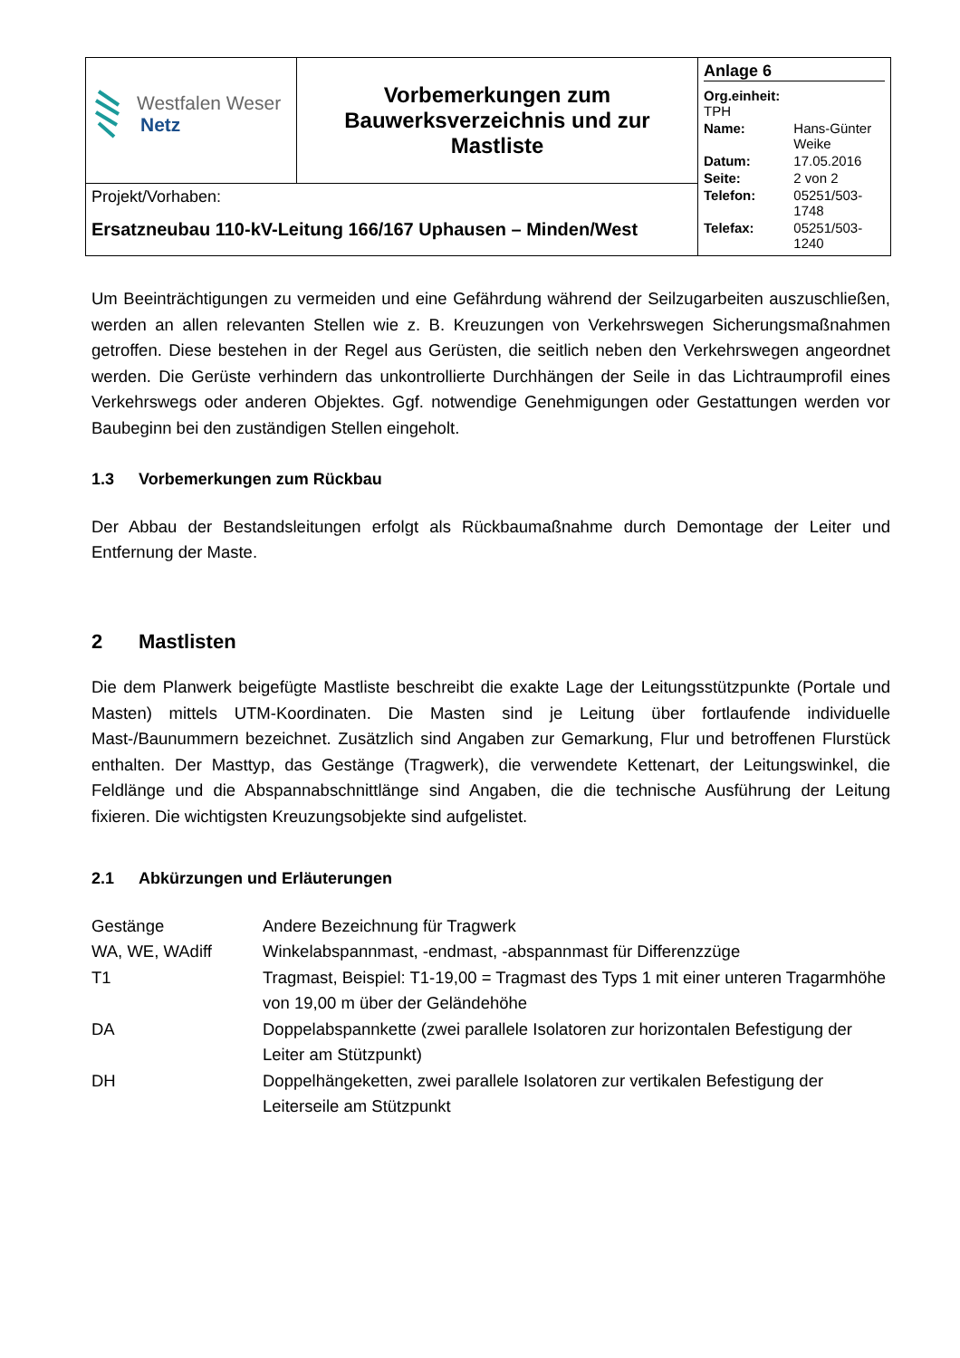| Westfalen Weser Netz | Vorbemerkungen zum Bauwerksverzeichnis und zur Mastliste | Anlage 6 / Org.einheit: TPH / / / Name: / Hans-Günter Weike / / Datum: / 17.05.2016 / / Seite: / 2 von 2 / / Telefon: / 05251/503-1748 / / Telefax: / 05251/503-1240 / |
| Projekt/Vorhaben: Ersatzneubau 110-kV-Leitung 166/167 Uphausen – Minden/West | | |
Um Beeinträchtigungen zu vermeiden und eine Gefährdung während der Seilzugarbeiten auszuschließen, werden an allen relevanten Stellen wie z. B. Kreuzungen von Verkehrswegen Sicherungsmaßnahmen getroffen. Diese bestehen in der Regel aus Gerüsten, die seitlich neben den Verkehrswegen angeordnet werden. Die Gerüste verhindern das unkontrollierte Durchhängen der Seile in das Lichtraumprofil eines Verkehrswegs oder anderen Objektes. Ggf. notwendige Genehmigungen oder Gestattungen werden vor Baubeginn bei den zuständigen Stellen eingeholt.
1.3 Vorbemerkungen zum Rückbau
Der Abbau der Bestandsleitungen erfolgt als Rückbaumaßnahme durch Demontage der Leiter und Entfernung der Maste.
2 Mastlisten
Die dem Planwerk beigefügte Mastliste beschreibt die exakte Lage der Leitungsstützpunkte (Portale und Masten) mittels UTM-Koordinaten. Die Masten sind je Leitung über fortlaufende individuelle Mast-/Baunummern bezeichnet. Zusätzlich sind Angaben zur Gemarkung, Flur und betroffenen Flurstück enthalten. Der Masttyp, das Gestänge (Tragwerk), die verwendete Kettenart, der Leitungswinkel, die Feldlänge und die Abspannabschnittlänge sind Angaben, die die technische Ausführung der Leitung fixieren. Die wichtigsten Kreuzungsobjekte sind aufgelistet.
2.1 Abkürzungen und Erläuterungen
| Gestänge | Andere Bezeichnung für Tragwerk |
| WA, WE, WAdiff | Winkelabspannmast, -endmast, -abspannmast für Differenzzüge |
| T1 | Tragmast, Beispiel: T1-19,00 = Tragmast des Typs 1 mit einer unteren Tragarmhöhe von 19,00 m über der Geländehöhe |
| DA | Doppelabspannkette (zwei parallele Isolatoren zur horizontalen Befestigung der Leiter am Stützpunkt) |
| DH | Doppelhängeketten, zwei parallele Isolatoren zur vertikalen Befestigung der Leiterseile am Stützpunkt |